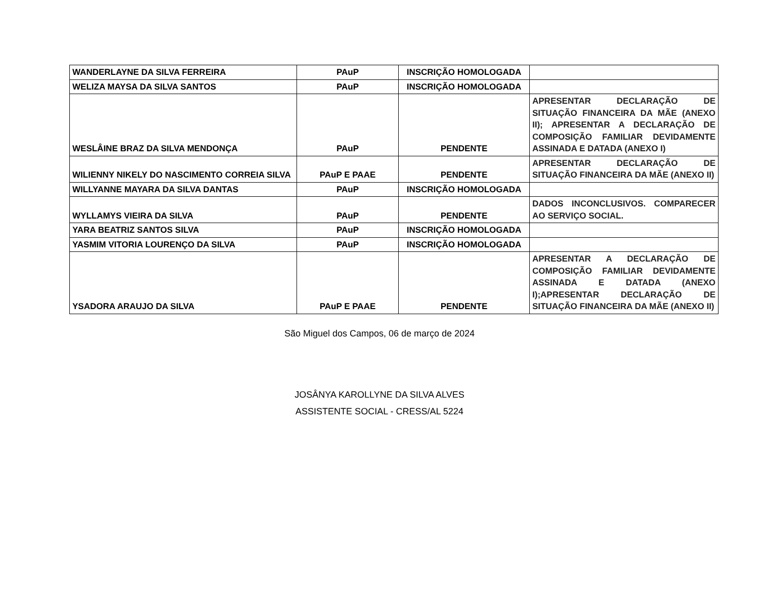| WANDERLAYNE DA SILVA FERREIRA | PAuP | INSCRIÇÃO HOMOLOGADA | |
| WELIZA MAYSA DA SILVA SANTOS | PAuP | INSCRIÇÃO HOMOLOGADA | |
| WESLÂINE BRAZ DA SILVA MENDONÇA | PAuP | PENDENTE | APRESENTAR DECLARAÇÃO DE SITUAÇÃO FINANCEIRA DA MÃE (ANEXO II); APRESENTAR A DECLARAÇÃO DE COMPOSIÇÃO FAMILIAR DEVIDAMENTE ASSINADA E DATADA (ANEXO I) |
| WILIENNY NIKELY DO NASCIMENTO CORREIA SILVA | PAuP E PAAE | PENDENTE | APRESENTAR DECLARAÇÃO DE SITUAÇÃO FINANCEIRA DA MÃE (ANEXO II) |
| WILLYANNE MAYARA DA SILVA DANTAS | PAuP | INSCRIÇÃO HOMOLOGADA | |
| WYLLAMYS VIEIRA DA SILVA | PAuP | PENDENTE | DADOS INCONCLUSIVOS. COMPARECER AO SERVIÇO SOCIAL. |
| YARA BEATRIZ SANTOS SILVA | PAuP | INSCRIÇÃO HOMOLOGADA | |
| YASMIM VITORIA LOURENÇO DA SILVA | PAuP | INSCRIÇÃO HOMOLOGADA | |
| YSADORA ARAUJO DA SILVA | PAuP E PAAE | PENDENTE | APRESENTAR A DECLARAÇÃO DE COMPOSIÇÃO FAMILIAR DEVIDAMENTE ASSINADA E DATADA (ANEXO I);APRESENTAR DECLARAÇÃO DE SITUAÇÃO FINANCEIRA DA MÃE (ANEXO II) |
São Miguel dos Campos, 06 de março de 2024
JOSÂNYA KAROLLYNE DA SILVA ALVES
ASSISTENTE SOCIAL - CRESS/AL 5224